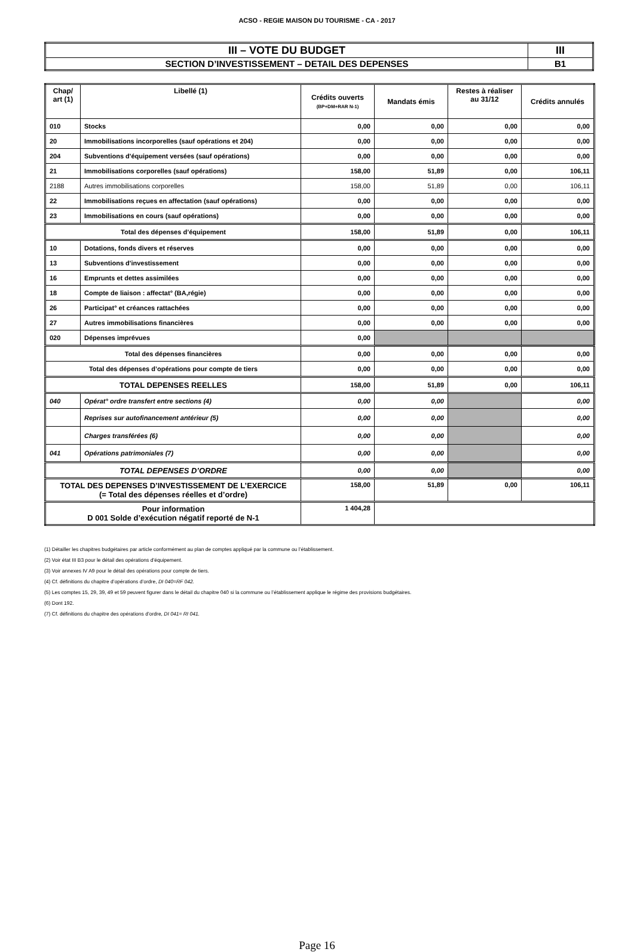ACSO - REGIE MAISON DU TOURISME - CA - 2017
| III – VOTE DU BUDGET | III |
| SECTION D’INVESTISSEMENT – DETAIL DES DEPENSES | B1 |
| Chap/ art (1) | Libellé (1) | Crédits ouverts (BP+DM+RAR N-1) | Mandats émis | Restes à réaliser au 31/12 | Crédits annulés |
| --- | --- | --- | --- | --- | --- |
| 010 | Stocks | 0,00 | 0,00 | 0,00 | 0,00 |
| 20 | Immobilisations incorporelles (sauf opérations et 204) | 0,00 | 0,00 | 0,00 | 0,00 |
| 204 | Subventions d'équipement versées (sauf opérations) | 0,00 | 0,00 | 0,00 | 0,00 |
| 21 | Immobilisations corporelles (sauf opérations) | 158,00 | 51,89 | 0,00 | 106,11 |
| 2188 | Autres immobilisations corporelles | 158,00 | 51,89 | 0,00 | 106,11 |
| 22 | Immobilisations reçues en affectation (sauf opérations) | 0,00 | 0,00 | 0,00 | 0,00 |
| 23 | Immobilisations en cours (sauf opérations) | 0,00 | 0,00 | 0,00 | 0,00 |
| Total des dépenses d’équipement | | 158,00 | 51,89 | 0,00 | 106,11 |
| 10 | Dotations, fonds divers et réserves | 0,00 | 0,00 | 0,00 | 0,00 |
| 13 | Subventions d'investissement | 0,00 | 0,00 | 0,00 | 0,00 |
| 16 | Emprunts et dettes assimilées | 0,00 | 0,00 | 0,00 | 0,00 |
| 18 | Compte de liaison : affectat° (BA,régie) | 0,00 | 0,00 | 0,00 | 0,00 |
| 26 | Participat° et créances rattachées | 0,00 | 0,00 | 0,00 | 0,00 |
| 27 | Autres immobilisations financières | 0,00 | 0,00 | 0,00 | 0,00 |
| 020 | Dépenses imprévues | 0,00 | | | |
| Total des dépenses financières | | 0,00 | 0,00 | 0,00 | 0,00 |
| Total des dépenses d’opérations pour compte de tiers | | 0,00 | 0,00 | 0,00 | 0,00 |
| TOTAL DEPENSES REELLES | | 158,00 | 51,89 | 0,00 | 106,11 |
| 040 | Opérat° ordre transfert entre sections (4) | 0,00 | 0,00 | | 0,00 |
| | Reprises sur autofinancement antérieur (5) | 0,00 | 0,00 | | 0,00 |
| | Charges transférées (6) | 0,00 | 0,00 | | 0,00 |
| 041 | Opérations patrimoniales (7) | 0,00 | 0,00 | | 0,00 |
| TOTAL DEPENSES D’ORDRE | | 0,00 | 0,00 | | 0,00 |
| TOTAL DES DEPENSES D’INVESTISSEMENT DE L’EXERCICE (= Total des dépenses réelles et d’ordre) | | 158,00 | 51,89 | 0,00 | 106,11 |
| Pour information D 001 Solde d’exécution négatif reporté de N-1 | | 1 404,28 | | | |
(1) Détailler les chapitres budgétaires par article conformément au plan de comptes appliqué par la commune ou l’établissement.
(2) Voir état III B3 pour le détail des opérations d’équipement.
(3) Voir annexes IV A9 pour le détail des opérations pour compte de tiers.
(4) Cf. définitions du chapitre d’opérations d’ordre, DI 040=RF 042.
(5) Les comptes 15, 29, 39, 49 et 59 peuvent figurer dans le détail du chapitre 040 si la commune ou l’établissement applique le régime des provisions budgétaires.
(6) Dont 192.
(7) Cf. définitions du chapitre des opérations d’ordre, DI 041= RI 041.
Page 16